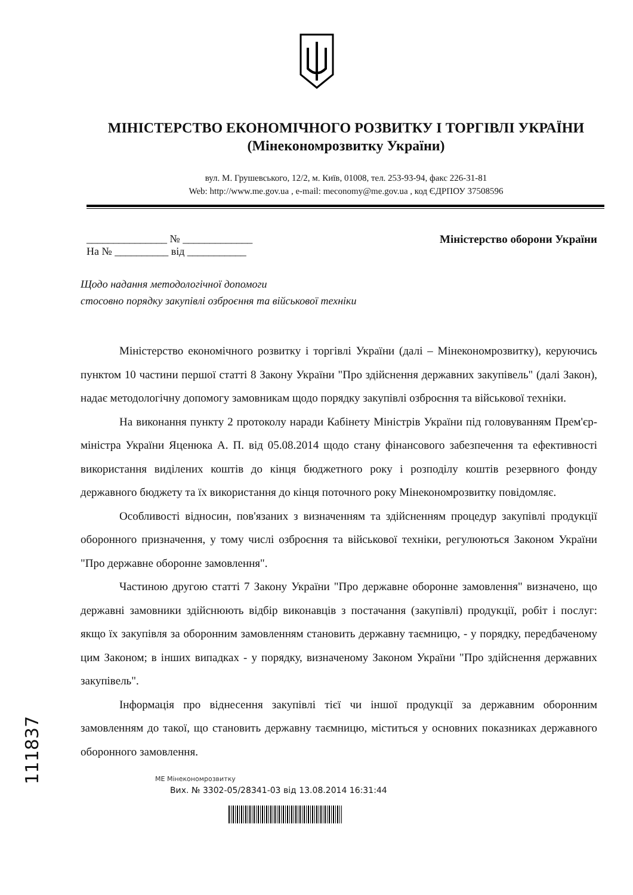МІНІСТЕРСТВО ЕКОНОМІЧНОГО РОЗВИТКУ І ТОРГІВЛІ УКРАЇНИ
(Мінекономрозвитку України)
вул. М. Грушевського, 12/2, м. Київ, 01008, тел. 253-93-94, факс 226-31-81
Web: http://www.me.gov.ua , e-mail: meconomy@me.gov.ua , код ЄДРПОУ 37508596
_______________ № _____________
На № __________ від ___________
Міністерство оборони України
Щодо надання методологічної допомоги
стосовно порядку закупівлі озброєння та військової техніки
Міністерство економічного розвитку і торгівлі України (далі – Мінекономрозвитку), керуючись пунктом 10 частини першої статті 8 Закону України "Про здійснення державних закупівель" (далі Закон), надає методологічну допомогу замовникам щодо порядку закупівлі озброєння та військової техніки.
На виконання пункту 2 протоколу наради Кабінету Міністрів України під головуванням Прем'єр-міністра України Яценюка А. П. від 05.08.2014 щодо стану фінансового забезпечення та ефективності використання виділених коштів до кінця бюджетного року і розподілу коштів резервного фонду державного бюджету та їх використання до кінця поточного року Мінекономрозвитку повідомляє.
Особливості відносин, пов'язаних з визначенням та здійсненням процедур закупівлі продукції оборонного призначення, у тому числі озброєння та військової техніки, регулюються Законом України "Про державне оборонне замовлення".
Частиною другою статті 7 Закону України "Про державне оборонне замовлення" визначено, що державні замовники здійснюють відбір виконавців з постачання (закупівлі) продукції, робіт і послуг: якщо їх закупівля за оборонним замовленням становить державну таємницю, - у порядку, передбаченому цим Законом; в інших випадках - у порядку, визначеному Законом України "Про здійснення державних закупівель".
Інформація про віднесення закупівлі тієї чи іншої продукції за державним оборонним замовленням до такої, що становить державну таємницю, міститься у основних показниках державного оборонного замовлення.
МЕ Мінекономрозвитку
Вих. № 3302-05/28341-03 від 13.08.2014 16:31:44
111837